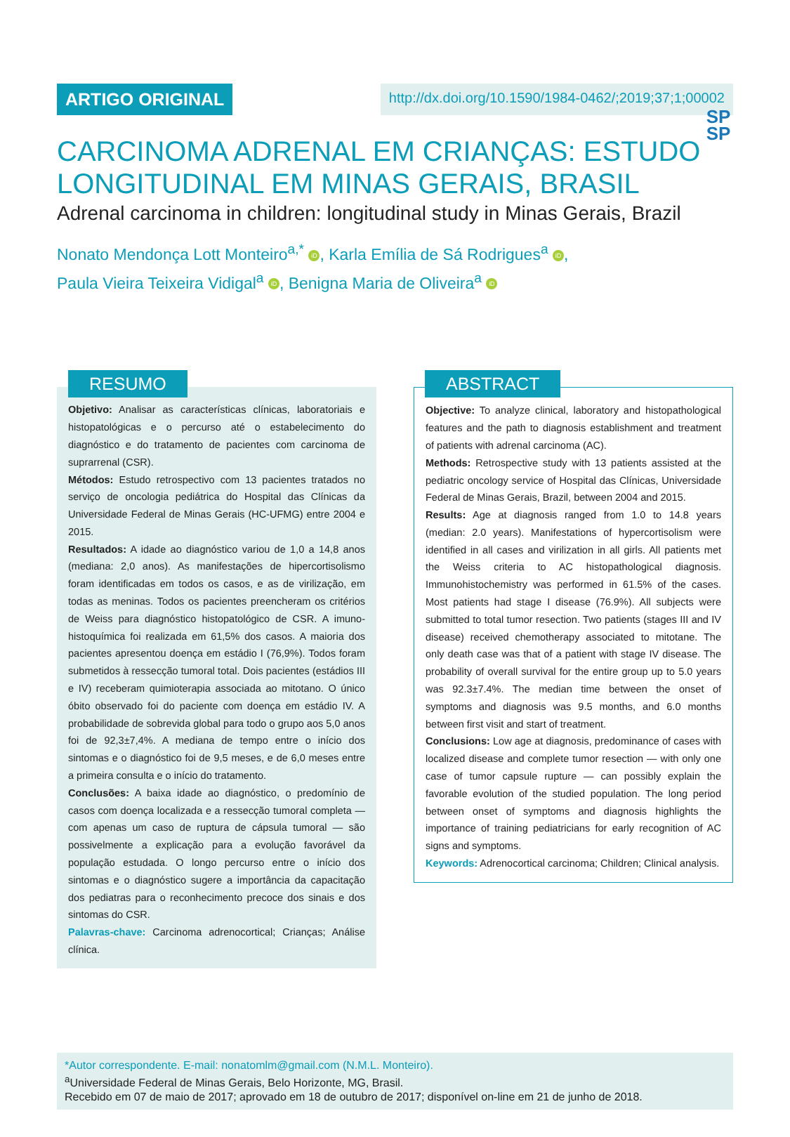SP
SP
ARTIGO ORIGINAL
http://dx.doi.org/10.1590/1984-0462/;2019;37;1;00002
CARCINOMA ADRENAL EM CRIANÇAS: ESTUDO LONGITUDINAL EM MINAS GERAIS, BRASIL
Adrenal carcinoma in children: longitudinal study in Minas Gerais, Brazil
Nonato Mendonça Lott Monteiro<sup>a,*</sup> iD, Karla Emília de Sá Rodrigues<sup>a</sup> iD,
Paula Vieira Teixeira Vidigal<sup>a</sup> iD, Benigna Maria de Oliveira<sup>a</sup> iD
RESUMO
Objetivo: Analisar as características clínicas, laboratoriais e histopatológicas e o percurso até o estabelecimento do diagnóstico e do tratamento de pacientes com carcinoma de suprarrenal (CSR).
Métodos: Estudo retrospectivo com 13 pacientes tratados no serviço de oncologia pediátrica do Hospital das Clínicas da Universidade Federal de Minas Gerais (HC-UFMG) entre 2004 e 2015.
Resultados: A idade ao diagnóstico variou de 1,0 a 14,8 anos (mediana: 2,0 anos). As manifestações de hipercortisolismo foram identificadas em todos os casos, e as de virilização, em todas as meninas. Todos os pacientes preencheram os critérios de Weiss para diagnóstico histopatológico de CSR. A imuno-histoquímica foi realizada em 61,5% dos casos. A maioria dos pacientes apresentou doença em estádio I (76,9%). Todos foram submetidos à ressecção tumoral total. Dois pacientes (estádios III e IV) receberam quimioterapia associada ao mitotano. O único óbito observado foi do paciente com doença em estádio IV. A probabilidade de sobrevida global para todo o grupo aos 5,0 anos foi de 92,3±7,4%. A mediana de tempo entre o início dos sintomas e o diagnóstico foi de 9,5 meses, e de 6,0 meses entre a primeira consulta e o início do tratamento.
Conclusões: A baixa idade ao diagnóstico, o predomínio de casos com doença localizada e a ressecção tumoral completa — com apenas um caso de ruptura de cápsula tumoral — são possivelmente a explicação para a evolução favorável da população estudada. O longo percurso entre o início dos sintomas e o diagnóstico sugere a importância da capacitação dos pediatras para o reconhecimento precoce dos sinais e dos sintomas do CSR.
Palavras-chave: Carcinoma adrenocortical; Crianças; Análise clínica.
ABSTRACT
Objective: To analyze clinical, laboratory and histopathological features and the path to diagnosis establishment and treatment of patients with adrenal carcinoma (AC).
Methods: Retrospective study with 13 patients assisted at the pediatric oncology service of Hospital das Clínicas, Universidade Federal de Minas Gerais, Brazil, between 2004 and 2015.
Results: Age at diagnosis ranged from 1.0 to 14.8 years (median: 2.0 years). Manifestations of hypercortisolism were identified in all cases and virilization in all girls. All patients met the Weiss criteria to AC histopathological diagnosis. Immunohistochemistry was performed in 61.5% of the cases. Most patients had stage I disease (76.9%). All subjects were submitted to total tumor resection. Two patients (stages III and IV disease) received chemotherapy associated to mitotane. The only death case was that of a patient with stage IV disease. The probability of overall survival for the entire group up to 5.0 years was 92.3±7.4%. The median time between the onset of symptoms and diagnosis was 9.5 months, and 6.0 months between first visit and start of treatment.
Conclusions: Low age at diagnosis, predominance of cases with localized disease and complete tumor resection — with only one case of tumor capsule rupture — can possibly explain the favorable evolution of the studied population. The long period between onset of symptoms and diagnosis highlights the importance of training pediatricians for early recognition of AC signs and symptoms.
Keywords: Adrenocortical carcinoma; Children; Clinical analysis.
*Autor correspondente. E-mail: nonatomlm@gmail.com (N.M.L. Monteiro).
<sup>a</sup> Universidade Federal de Minas Gerais, Belo Horizonte, MG, Brasil.
Recebido em 07 de maio de 2017; aprovado em 18 de outubro de 2017; disponível on-line em 21 de junho de 2018.